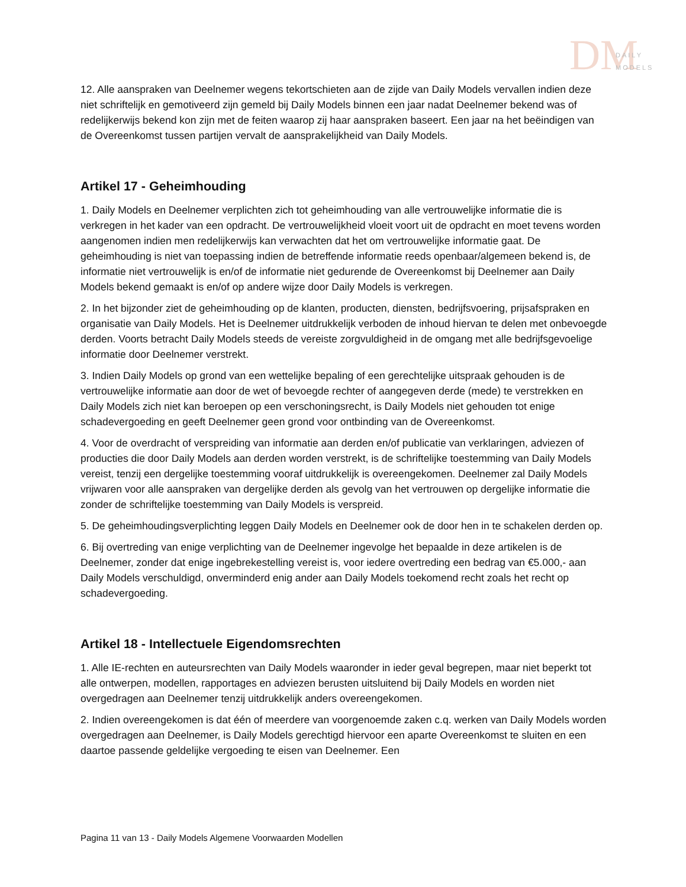DM
DAILY
MODELS
12. Alle aanspraken van Deelnemer wegens tekortschieten aan de zijde van Daily Models vervallen indien deze niet schriftelijk en gemotiveerd zijn gemeld bij Daily Models binnen een jaar nadat Deelnemer bekend was of redelijkerwijs bekend kon zijn met de feiten waarop zij haar aanspraken baseert. Een jaar na het beëindigen van de Overeenkomst tussen partijen vervalt de aansprakelijkheid van Daily Models.
Artikel 17 - Geheimhouding
1. Daily Models en Deelnemer verplichten zich tot geheimhouding van alle vertrouwelijke informatie die is verkregen in het kader van een opdracht. De vertrouwelijkheid vloeit voort uit de opdracht en moet tevens worden aangenomen indien men redelijkerwijs kan verwachten dat het om vertrouwelijke informatie gaat. De geheimhouding is niet van toepassing indien de betreffende informatie reeds openbaar/algemeen bekend is, de informatie niet vertrouwelijk is en/of de informatie niet gedurende de Overeenkomst bij Deelnemer aan Daily Models bekend gemaakt is en/of op andere wijze door Daily Models is verkregen.
2. In het bijzonder ziet de geheimhouding op de klanten, producten, diensten, bedrijfsvoering, prijsafspraken en organisatie van Daily Models. Het is Deelnemer uitdrukkelijk verboden de inhoud hiervan te delen met onbevoegde derden. Voorts betracht Daily Models steeds de vereiste zorgvuldigheid in de omgang met alle bedrijfsgevoelige informatie door Deelnemer verstrekt.
3. Indien Daily Models op grond van een wettelijke bepaling of een gerechtelijke uitspraak gehouden is de vertrouwelijke informatie aan door de wet of bevoegde rechter of aangegeven derde (mede) te verstrekken en Daily Models zich niet kan beroepen op een verschoningsrecht, is Daily Models niet gehouden tot enige schadevergoeding en geeft Deelnemer geen grond voor ontbinding van de Overeenkomst.
4. Voor de overdracht of verspreiding van informatie aan derden en/of publicatie van verklaringen, adviezen of producties die door Daily Models aan derden worden verstrekt, is de schriftelijke toestemming van Daily Models vereist, tenzij een dergelijke toestemming vooraf uitdrukkelijk is overeengekomen. Deelnemer zal Daily Models vrijwaren voor alle aanspraken van dergelijke derden als gevolg van het vertrouwen op dergelijke informatie die zonder de schriftelijke toestemming van Daily Models is verspreid.
5. De geheimhoudingsverplichting leggen Daily Models en Deelnemer ook de door hen in te schakelen derden op.
6. Bij overtreding van enige verplichting van de Deelnemer ingevolge het bepaalde in deze artikelen is de Deelnemer, zonder dat enige ingebrekestelling vereist is, voor iedere overtreding een bedrag van €5.000,- aan Daily Models verschuldigd, onverminderd enig ander aan Daily Models toekomend recht zoals het recht op schadevergoeding.
Artikel 18 - Intellectuele Eigendomsrechten
1. Alle IE-rechten en auteursrechten van Daily Models waaronder in ieder geval begrepen, maar niet beperkt tot alle ontwerpen, modellen, rapportages en adviezen berusten uitsluitend bij Daily Models en worden niet overgedragen aan Deelnemer tenzij uitdrukkelijk anders overeengekomen.
2. Indien overeengekomen is dat één of meerdere van voorgenoemde zaken c.q. werken van Daily Models worden overgedragen aan Deelnemer, is Daily Models gerechtigd hiervoor een aparte Overeenkomst te sluiten en een daartoe passende geldelijke vergoeding te eisen van Deelnemer. Een
Pagina 11 van 13 - Daily Models Algemene Voorwaarden Modellen